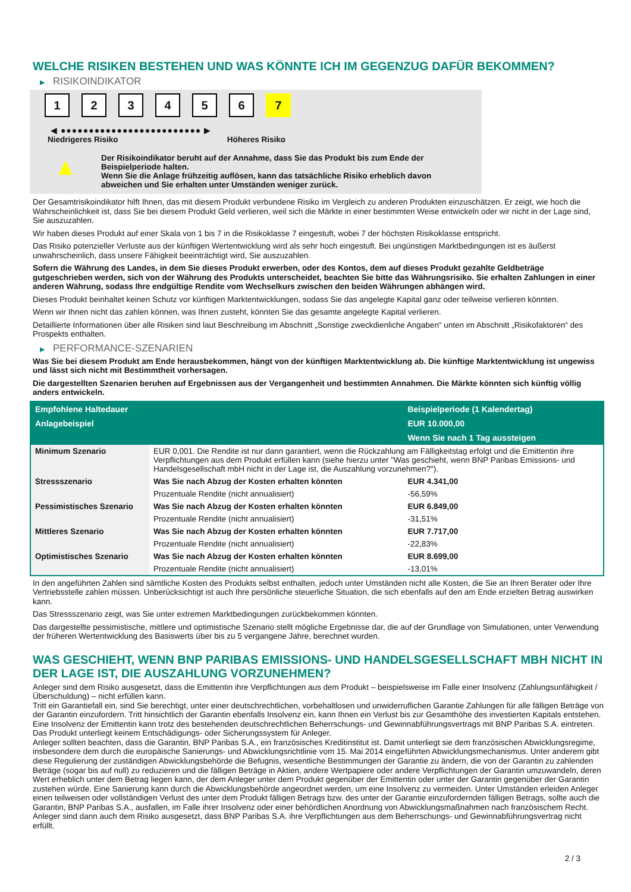WELCHE RISIKEN BESTEHEN UND WAS KÖNNTE ICH IM GEGENZUG DAFÜR BEKOMMEN?
▶ RISIKOINDIKATOR
1 2 3 4 5 6 7
◀ ●●●●●●●●●●●●●●●●●●●●●●●●● ▶
Niedrigeres Risiko Höheres Risiko
▲
Der Risikoindikator beruht auf der Annahme, dass Sie das Produkt bis zum Ende der Beispielperiode halten.
Wenn Sie die Anlage frühzeitig auflösen, kann das tatsächliche Risiko erheblich davon abweichen und Sie erhalten unter Umständen weniger zurück.
Der Gesamtrisikoindikator hilft Ihnen, das mit diesem Produkt verbundene Risiko im Vergleich zu anderen Produkten einzuschätzen. Er zeigt, wie hoch die Wahrscheinlichkeit ist, dass Sie bei diesem Produkt Geld verlieren, weil sich die Märkte in einer bestimmten Weise entwickeln oder wir nicht in der Lage sind, Sie auszuzahlen.
Wir haben dieses Produkt auf einer Skala von 1 bis 7 in die Risikoklasse 7 eingestuft, wobei 7 der höchsten Risikoklasse entspricht.
Das Risiko potenzieller Verluste aus der künftigen Wertentwicklung wird als sehr hoch eingestuft. Bei ungünstigen Marktbedingungen ist es äußerst unwahrscheinlich, dass unsere Fähigkeit beeinträchtigt wird, Sie auszuzahlen.
Sofern die Währung des Landes, in dem Sie dieses Produkt erwerben, oder des Kontos, dem auf dieses Produkt gezahlte Geldbeträge gutgeschrieben werden, sich von der Währung des Produkts unterscheidet, beachten Sie bitte das Währungsrisiko. Sie erhalten Zahlungen in einer anderen Währung, sodass Ihre endgültige Rendite vom Wechselkurs zwischen den beiden Währungen abhängen wird.
Dieses Produkt beinhaltet keinen Schutz vor künftigen Marktentwicklungen, sodass Sie das angelegte Kapital ganz oder teilweise verlieren könnten.
Wenn wir Ihnen nicht das zahlen können, was Ihnen zusteht, könnten Sie das gesamte angelegte Kapital verlieren.
Detaillierte Informationen über alle Risiken sind laut Beschreibung im Abschnitt „Sonstige zweckdienliche Angaben“ unten im Abschnitt „Risikofaktoren“ des Prospekts enthalten.
▶ PERFORMANCE-SZENARIEN
Was Sie bei diesem Produkt am Ende herausbekommen, hängt von der künftigen Marktentwicklung ab. Die künftige Marktentwicklung ist ungewiss und lässt sich nicht mit Bestimmtheit vorhersagen.
Die dargestellten Szenarien beruhen auf Ergebnissen aus der Vergangenheit und bestimmten Annahmen. Die Märkte könnten sich künftig völlig anders entwickeln.
| Empfohlene Haltedauer | | Beispielperiode (1 Kalendertag) |
| --- | --- | --- |
| Anlagebeispiel | | EUR 10.000,00 |
| | | Wenn Sie nach 1 Tag aussteigen |
| Minimum Szenario | EUR 0,001. Die Rendite ist nur dann garantiert, wenn die Rückzahlung am Fälligkeitstag erfolgt und die Emittentin ihre Verpflichtungen aus dem Produkt erfüllen kann (siehe hierzu unter "Was geschieht, wenn BNP Paribas Emissions- und Handelsgesellschaft mbH nicht in der Lage ist, die Auszahlung vorzunehmen?"). | |
| Stressszenario | Was Sie nach Abzug der Kosten erhalten könnten | EUR 4.341,00 |
| | Prozentuale Rendite (nicht annualisiert) | -56,59% |
| Pessimistisches Szenario | Was Sie nach Abzug der Kosten erhalten könnten | EUR 6.849,00 |
| | Prozentuale Rendite (nicht annualisiert) | -31,51% |
| Mittleres Szenario | Was Sie nach Abzug der Kosten erhalten könnten | EUR 7.717,00 |
| | Prozentuale Rendite (nicht annualisiert) | -22,83% |
| Optimistisches Szenario | Was Sie nach Abzug der Kosten erhalten könnten | EUR 8.699,00 |
| | Prozentuale Rendite (nicht annualisiert) | -13,01% |
In den angeführten Zahlen sind sämtliche Kosten des Produkts selbst enthalten, jedoch unter Umständen nicht alle Kosten, die Sie an Ihren Berater oder Ihre Vertriebsstelle zahlen müssen. Unberücksichtigt ist auch Ihre persönliche steuerliche Situation, die sich ebenfalls auf den am Ende erzielten Betrag auswirken kann.
Das Stressszenario zeigt, was Sie unter extremen Marktbedingungen zurückbekommen könnten.
Das dargestellte pessimistische, mittlere und optimistische Szenario stellt mögliche Ergebnisse dar, die auf der Grundlage von Simulationen, unter Verwendung der früheren Wertentwicklung des Basiswerts über bis zu 5 vergangene Jahre, berechnet wurden.
WAS GESCHIEHT, WENN BNP PARIBAS EMISSIONS- UND HANDELSGESELLSCHAFT MBH NICHT IN DER LAGE IST, DIE AUSZAHLUNG VORZUNEHMEN?
Anleger sind dem Risiko ausgesetzt, dass die Emittentin ihre Verpflichtungen aus dem Produkt – beispielsweise im Falle einer Insolvenz (Zahlungsunfähigkeit / Überschuldung) – nicht erfüllen kann.
Tritt ein Garantiefall ein, sind Sie berechtigt, unter einer deutschrechtlichen, vorbehaltlosen und unwiderruflichen Garantie Zahlungen für alle fälligen Beträge von der Garantin einzufordern. Tritt hinsichtlich der Garantin ebenfalls Insolvenz ein, kann Ihnen ein Verlust bis zur Gesamthöhe des investierten Kapitals entstehen. Eine Insolvenz der Emittentin kann trotz des bestehenden deutschrechtlichen Beherrschungs- und Gewinnabführungsvertrags mit BNP Paribas S.A. eintreten.
Das Produkt unterliegt keinem Entschädigungs- oder Sicherungssystem für Anleger.
Anleger sollten beachten, dass die Garantin, BNP Paribas S.A., ein französisches Kreditinstitut ist. Damit unterliegt sie dem französischen Abwicklungsregime, insbesondere dem durch die europäische Sanierungs- und Abwicklungsrichtlinie vom 15. Mai 2014 eingeführten Abwicklungsmechanismus. Unter anderem gibt diese Regulierung der zuständigen Abwicklungsbehörde die Befugnis, wesentliche Bestimmungen der Garantie zu ändern, die von der Garantin zu zahlenden Beträge (sogar bis auf null) zu reduzieren und die fälligen Beträge in Aktien, andere Wertpapiere oder andere Verpflichtungen der Garantin umzuwandeln, deren Wert erheblich unter dem Betrag liegen kann, der dem Anleger unter dem Produkt gegenüber der Emittentin oder unter der Garantin gegenüber der Garantin zustehen würde. Eine Sanierung kann durch die Abwicklungsbehörde angeordnet werden, um eine Insolvenz zu vermeiden. Unter Umständen erleiden Anleger einen teilweisen oder vollständigen Verlust des unter dem Produkt fälligen Betrags bzw. des unter der Garantie einzufordernden fälligen Betrags, sollte auch die Garantin, BNP Paribas S.A., ausfallen, im Falle ihrer Insolvenz oder einer behördlichen Anordnung von Abwicklungsmaßnahmen nach französischem Recht. Anleger sind dann auch dem Risiko ausgesetzt, dass BNP Paribas S.A. ihre Verpflichtungen aus dem Beherrschungs- und Gewinnabführungsvertrag nicht erfüllt.
2 / 3